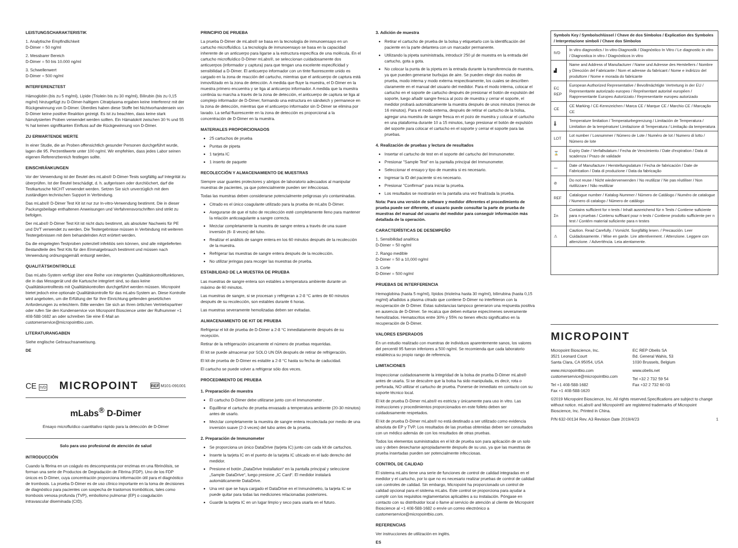LEISTUNGSCHARAKTERISTIK
1. Analytische Empfindlichkeit
D-Dimer = 50 ng/ml
2. Messbarer Bereich
D-Dimer = 50 bis 10.000 ng/ml
3. Schwellenwert
D-Dimer = 500 ng/ml
INTERFERENZTEST
Hämoglobin (bis zu 5 mg/ml), Lipide (Triolein bis zu 30 mg/ml), Bilirubin (bis zu 0,15 mg/ml) hinzugefügt zu D-Dimer-haltigem Citratplasma ergaben keine Interferenz mit der Rückgewinnung von D-Dimer. Überdies haben diese Stoffe bei Nichtvorhandensein von D-Dimer keine positive Reaktion gezeigt. Es ist zu beachten, dass keine stark hämolysierten Proben verwendet werden sollten. Ein Hämatokrit zwischen 30 % und 55 % hat keinen signifikanten Einfluss auf die Rückgewinnung von D-Dimer.
ZU ERWARTENDE WERTE
In einer Studie, die an Proben offensichtlich gesunder Personen durchgeführt wurde, lagen die 95. Perzentilwerte unter 100 ng/ml. Wir empfehlen, dass jedes Labor seinen eigenen Referenzbereich festlegen sollte.
EINSCHRÄNKUNGEN
Vor der Verwendung ist der Beutel des mLabs® D-Dimer-Tests sorgfältig auf Integrität zu überprüfen. Ist der Beutel beschädigt, d. h. aufgerissen oder durchlöchert, darf die Testkartusche NICHT verwendet werden. Setzen Sie sich unverzüglich mit dem zuständigen technischen Support in Verbindung.
Das mLabs® D-Dimer Test Kit ist nur zur In-vitro-Verwendung bestimmt. Die in dieser Packungsbeilage enthaltenen Anweisungen und Verfahrensvorschriften sind strikt zu befolgen.
Der mLabs® D-Dimer Test Kit ist nicht dazu bestimmt, als absoluter Nachweis für PE und DVT verwendet zu werden. Die Testergebnisse müssen in Verbindung mit weiteren Testergebnissen mit dem behandelnden Arzt erörtert werden.
Da die eingelegten Testproben potenziell infektiös sein können, sind alle mitgelieferten Bestandteile des Test Kits für den Einmalgebrauch bestimmt und müssen nach Verwendung ordnungsgemäß entsorgt werden,
QUALITÄTSKONTROLLE
Das mLabs-System verfügt über eine Reihe von integrierten Qualitätskontrollfunktionen, die in das Messgerät und die Kartusche integriert sind, so dass keine Qualitätskontrolltests mit Qualitätskontrollen durchgeführt werden müssen. Micropoint bietet jedoch eine optionale Qualitätskontrolle für das mLabs-System an. Diese Kontrolle wird angeboten, um die Erfüllung der für Ihre Einrichtung geltenden gesetzlichen Anforderungen zu erleichtern. Bitte wenden Sie sich an Ihren örtlichen Vertriebspartner oder rufen Sie den Kundenservice von Micropoint Bioscience unter der Rufnummer +1 408-588-1682 an oder schreiben Sie eine E-Mail an customerservice@micropointbio.com.
LITERATURANGABEN
Siehe englische Gebrauchsanweisung.
DE
CE IVD MICROPOINT REF M101-091001
mLabs<sup>®</sup> D-Dimer
Ensayo microfluídico cuantitativo rápido para la detección de D-Dimer
Solo para uso profesional de atención de salud
INTRODUCCIÓN
Cuando la fibrina en un coágulo es descompuesta por enzimas en una fibrinólisis, se forman una serie de Productos de Degradación de Fibrina (FDP). Uno de los FDP únicos es D-Dimer, cuya concentración proporciona información útil para el diagnóstico de trombosis. La prueba D-Dimer es de uso clínico importante en la toma de decisiones de diagnóstico para pacientes con sospecha de trastornos trombóticos, tales como trombosis venosa profunda (TVP), embolismo pulmonar (EP) o coagulación intravascular diseminada (CID).
PRINCIPIO DE PRUEBA
La prueba D-Dimer de mLabs® se basa en la tecnología de inmunoensayo en un cartucho microfluídico. La tecnología de inmunoensayo se basa en la capacidad inherente de un anticuerpo para ligarse a la estructura específica de una molécula. En el cartucho microfluídico D-Dimer mLabs®, se seleccionan cuidadosamente dos anticuerpos (informador y captura) para que tengan una excelente especificidad y sensibilidad a D-Dimer. El anticuerpo informador con un tinte fluorescente unido es cargado en la zona de reacción del cartucho, mientras que el anticuerpo de captura está inmovilizado en la zona de detección. A medida que fluye la muestra, el D-Dimer en la muestra primero encuentra y se liga al anticuerpo informador. A medida que la muestra continúa su marcha a través de la zona de detección, el anticuerpo de captura se liga al complejo informador de D-Dimer, formando una estructura en sándwich y permanece en la zona de detección, mientras que el anticuerpo informador sin D-Dimer se elimina por lavado. La señal fluorescente en la zona de detección es proporcional a la concentración de D-Dimer en la muestra.
MATERIALES PROPORCIONADOS
25 cartuchos de prueba
Puntas de pipeta
1 tarjeta IC
1 inserto de paquete
RECOLECCIÓN Y ALMACENAMIENTO DE MUESTRAS
Siempre usar guantes protectores y abrigos de laboratorio adecuados al manipular muestras de pacientes, ya que potencialmente pueden ser infecciosas.
Todas las muestras deben considerarse potencialmente peligrosas y/o contaminadas.
Citrado es el único coagulante utilizado para la prueba de mLabs D-Dimer.
Asegurarse de que el tubo de recolección esté completamente lleno para mantener la relación anticoagulante a sangre correcta.
Mezclar completamente la muestra de sangre entera a través de una suave inversión (6- 8 veces) del tubo.
Realizar el análisis de sangre entera en los 60 minutos después de la recolección de la muestra.
Refrigerar las muestras de sangre entera después de la recolección.
No utilizar jeringas para recoger las muestras de prueba.
ESTABILIDAD DE LA MUESTRA DE PRUEBA
Las muestras de sangre entera son estables a temperatura ambiente durante un máximo de 60 minutos.
Las muestras de sangre, si se procesan y refrigeran a 2-8 °C antes de 60 minutos después de su recolección, son estables durante 6 horas.
Las muestras severamente hemolizadas deben ser evitadas.
ALMACENAMIENTO DE KIT DE PRUEBA
Refrigerar el kit de prueba de D-Dimer a 2-8 °C inmediatamente después de su recepción.
Retirar de la refrigeración únicamente el número de pruebas requeridas.
El kit se puede almacenar por SOLO UN DÍA después de retirar de refrigeración.
El kit de prueba de D-Dimer es estable a 2-8 °C hasta su fecha de caducidad.
El cartucho se puede volver a refrigerar sólo dos veces.
PROCEDIMIENTO DE PRUEBA
1. Preparación de muestra
El cartucho D-Dimer debe utilizarse junto con el Immunometer .
Equilibrar el cartucho de prueba envasado a temperatura ambiente (20-30 minutos) antes de usarlo.
Mezclar completamente la muestra de sangre entera recolectada por medio de una inversión suave (2-3 veces) del tubo antes de la prueba.
2. Preparación de Immunometer
Se proporciona un único DataDrive (tarjeta IC) junto con cada kit de cartuchos.
Inserte la tarjeta IC en el puerto de la tarjeta IC ubicado en el lado derecho del medidor.
Presione el botón „DataDrive Installation“ en la pantalla principal y seleccione „Sample DataDrive“, luego presione „IC Card“. El medidor instalará automáticamente DataDrive.
Una vez que se haya cargado el DataDrive en el Inmunómetro, la tarjeta IC se puede quitar para todas las mediciones relacionadas posteriores.
Guarde la tarjeta IC en un lugar limpio y seco para usarla en el futuro.
3. Adición de muestra
Retirar el cartucho de prueba de la bolsa y etiquetarlo con la identificación del paciente en la parte delantera con un marcador permanente.
Utilizando la pipeta suministrada, introducir 250 µl de muestra en la entrada del cartucho, gota a gota.
No colocar la punta de la pipeta en la entrada durante la transferencia de muestra, ya que pueden generarse burbujas de aire. Se pueden elegir dos modos de prueba, modo interna y modo externa respectivamente, los cuales se describen claramente en el manual del usuario del medidor. Para el modo interna, colocar el cartucho en el soporte de cartucho después de presionar el botón de expulsión del soporte, luego añadir sangre fresca al pozo de muestra y cerrar el soporte, el medidor probará automáticamente la muestra después de unos minutos (menos de 16 minutos). Para el modo externa, después de retirar el cartucho de la bolsa, agregar una muestra de sangre fresca en el pozo de muestra y colocar el cartucho en una plataforma durante 10 a 15 minutos, luego presionar el botón de expulsión del soporte para colocar el cartucho en el soporte y cerrar el soporte para las pruebas.
4. Realización de pruebas y lectura de resultados
Insertar el cartucho de test en el soporte del cartucho del Immunometer.
Presionar "Sample Test" en la pantalla principal del Immunometer.
Seleccionar el ensayo y tipo de muestra si es necesario.
Ingresar la ID del paciente si es necesario.
Presionar "Confirmar" para iniciar la prueba.
Los resultados se mostrarán en la pantalla una vez finalizada la prueba.
Nota: Para una versión de software y medidor diferentes el procedimiento de prueba puede ser diferente, el usuario puede consultar la parte de prueba de muestras del manual del usuario del medidor para conseguir información más detallada de la operación.
CARACTERÍSTICAS DE DESEMPEÑO
1. Sensibilidad analítica
D-Dimer = 50 ng/ml
2. Rango medible
D-Dimer = 50 a 10,000 ng/ml
3. Corte
D-Dimer = 500 ng/ml
PRUEBAS DE INTERFERENCIA
Hemoglobina (hasta 5 mg/ml), lípidos (trioleína hasta 30 mg/ml), bilirrubina (hasta 0,15 mg/ml) añadidos a plasma citrado que contiene D-Dimer no interfirieron con la recuperación de D-Dimer. Estas substancias tampoco generaron una respuesta positiva en ausencia de D-Dimer. Se recalca que deben evitarse especímenes severamente hemolizados. Hematocritos entre 30% y 55% no tienen efecto significativo en la recuperación de D-Dimer.
VALORES ESPERADOS
En un estudio realizado con muestras de individuos aparentemente sanos, los valores del percentil 95 fueron inferiores a 500 ng/ml. Se recomienda que cada laboratorio establezca su propio rango de referencia.
LIMITACIONES
Inspeccionar cuidadosamente la integridad de la bolsa de prueba D-Dimer mLabs® antes de usarla. Si se descubre que la bolsa ha sido manipulada, es decir, rota o perforada, NO utilizar el cartucho de prueba. Ponerse de inmediato en contacto con su soporte técnico local.
El kit de prueba D-Dimer mLabs® es estricta y únicamente para uso in vitro. Las instrucciones y procedimientos proporcionados en este folleto deben ser cuidadosamente respetados.
El kit de prueba D-Dimer mLabs® no está destinado a ser utilizado como evidencia absoluta de EP y TVP. Los resultados de las pruebas obtenidas deben ser consultados con un médico además de con los resultados de otras pruebas.
Todos los elementos suministrados en el kit de prueba son para aplicación de un solo uso y deben desecharse apropiadamente después de su uso, ya que las muestras de prueba insertadas pueden ser potencialmente infecciosas.
CONTROL DE CALIDAD
El sistema mLabs tiene una serie de funciones de control de calidad integradas en el medidor y el cartucho, por lo que no es necesario realizar pruebas de control de calidad con controles de calidad. Sin embargo, Micropoint ha proporcionado un control de calidad opcional para el sistema mLabs. Este control se proporciona para ayudar a cumplir con los requisitos reglamentarios aplicables a su instalación. Póngase en contacto con su distribuidor local o llame al servicio de atención al cliente de Micropoint Bioscience al +1 408-588-1682 o envíe un correo electrónico a customerservice@micropointbio.com.
REFERENCIAS
Ver instrucciones de utilización en inglés.
ES
| Symbols Key / Symbolschlüssel / Chave de dos Símbolos / Explication des Symboles / Interpretazione simboli / Chave dos Símbolos | |
| --- | --- |
| IVD | In vitro diagnostics / In-vitro-Diagnostik / Diagnóstico In Vitro / Le diagnostic in vitro / Diagnostica in vitro / Diagnósticos in vitro |
| ▟ | Name and Address of Manufacturer / Name und Adresse des Herstellers / Nombre y Dirección del Fabricante / Nom et adresse du fabricant / Nome e indirizzo del produttore / Nome e morada do fabricante |
| EC REP | European Authorized Representative / Bevollmächtigte Vertretung in der EU / Representante autorizado europeo / Représentant autorisé européen / Rappresentante Europeo Autorizzato / Representante europeu autorizado |
| CE | CE Marking / CE-Kennzeichen / Marca CE / Marque CE / Marchio CE / Marcação CE |
| 🌡 | Temperature limitation / Temperaturbegrenzung / Limitación de Temperatura / Limitation de la température/ Limitazione di Temperatura / Limitação da temperatura |
| LOT | Lot number / Losnummer / Número de Lote / Numéro de lot / Numero di lotto / Número de lote |
| ⌛ | Expiry Date / Verfallsdatum / Fecha de Vencimiento / Date d'expiration / Data di scadenza / Prazo de validade |
| 〰 | Date of Manufacture / Herstellungsdatum / Fecha de fabricación / Date de Fabrication / Data di produzione / Data da fabricação |
| ⊘ | Do not reuse / Nicht wiederverwenden / No reutilizar / Ne pas réutiliser / Non riutilizzare / Não reutilizar |
| REF | Catalogue number / Katalog-Nummer / Número de Catálogo / Numéro de catalogue / Numero di catalogo / Número de catálogo |
| Σn | Contains sufficient for n tests / Inhalt ausreichend für n Tests / Contiene suficiente para n pruebas / Contenu suffisant pour n tests / Contiene prodotto sufficiente per n test / Contém material suficiente para n testes |
| ⚠ | Caution. Read Carefully. / Vorsicht. Sorgfältig lesen. / Precaución. Leer Cuidadosamente. / Mise en garde. Lire attentivement. / Attenzione. Leggere con attenzione. / Advertência. Leia atentamente. |
MICROPOINT
Micropoint Bioscience, Inc.
3521 Leonard Court
Santa Clara, CA 95054, USA
www.micropointbio.com
customerservice@micropointbio.com
Tel +1 408-588-1682
Fax +1 408-588-1620
EC REP Obelis SA
Bd. General Wahis, 53
1030 Brussels, Belgium
www.obelis.net
Tel +32 2 732 59 54
Fax +32 2 732 60 03
©2019 Micropoint Bioscience, Inc. All rights reserved.Specifications are subject to change without notice. mLabs® and Micropoint® are registered trademarks of Micropoint Bioscience, Inc. Printed in China.
P/N 632-00134 Rev. A3 Revision Date 2019/4/23 1